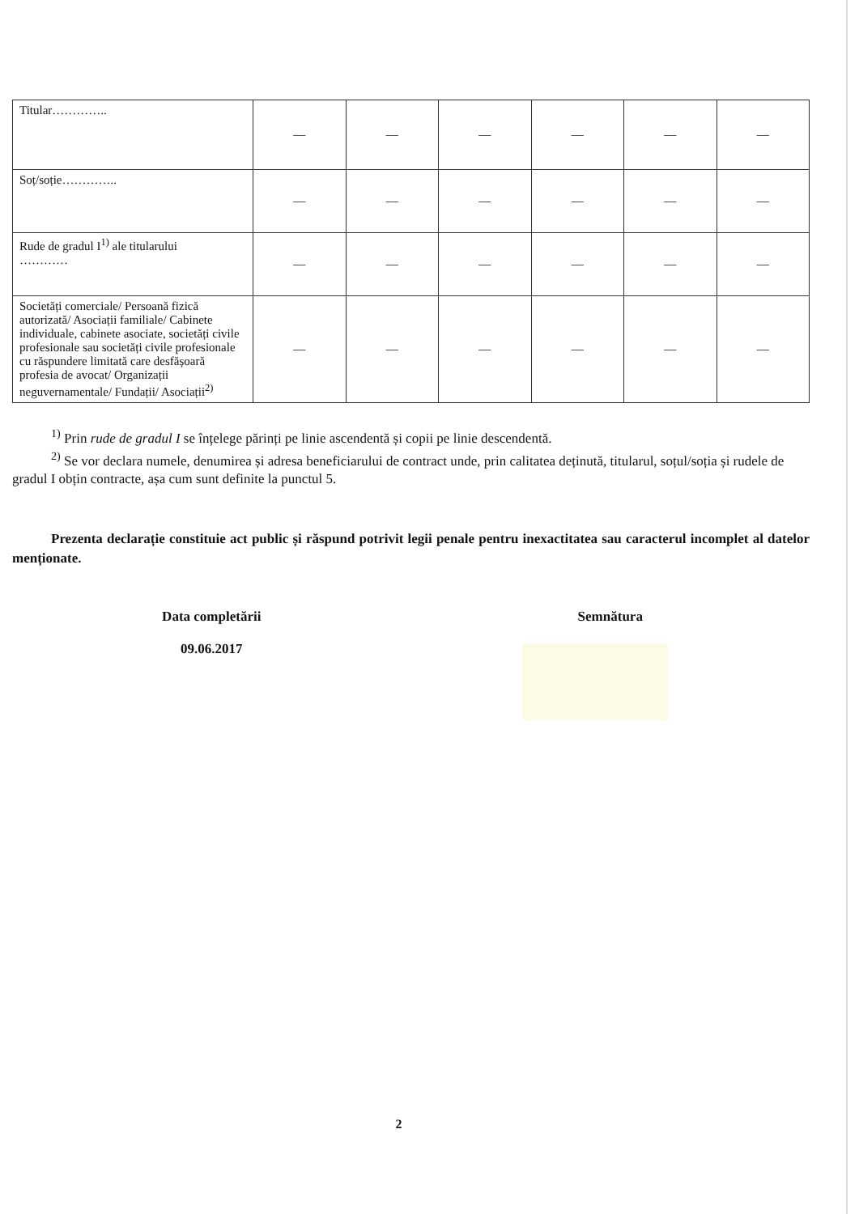| Titular………….. | — | — | — | — | — | — |
| Soț/soție………….. | — | — | — | — | — | — |
| Rude de gradul I<sup>1)</sup> ale titularului ………… | — | — | — | — | — | — |
| Societăți comerciale/ Persoană fizică autorizată/ Asociații familiale/ Cabinete individuale, cabinete asociate, societăți civile profesionale sau societăți civile profesionale cu răspundere limitată care desfășoară profesia de avocat/ Organizații neguvernamentale/ Fundații/ Asociații<sup>2)</sup> | — | — | — | — | — | — |
<sup>1)</sup> Prin rude de gradul I se înțelege părinți pe linie ascendentă și copii pe linie descendentă.
<sup>2)</sup> Se vor declara numele, denumirea și adresa beneficiarului de contract unde, prin calitatea deținută, titularul, soțul/soția și rudele de gradul I obțin contracte, așa cum sunt definite la punctul 5.
Prezenta declarație constituie act public și răspund potrivit legii penale pentru inexactitatea sau caracterul incomplet al datelor menționate.
Data completării
09.06.2017
Semnătura
2